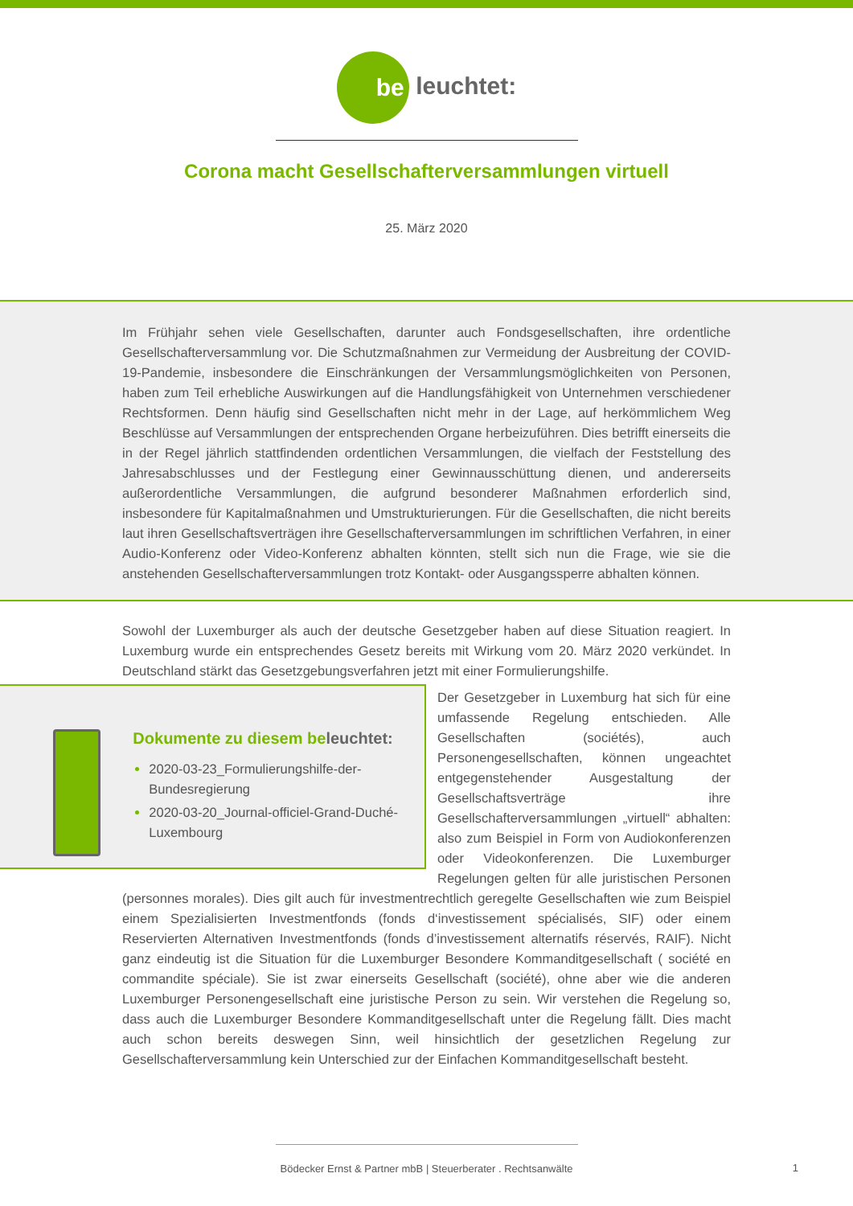be leuchtet:
Corona macht Gesellschafterversammlungen virtuell
25. März 2020
Im Frühjahr sehen viele Gesellschaften, darunter auch Fondsgesellschaften, ihre ordentliche Gesellschafterversammlung vor. Die Schutzmaßnahmen zur Vermeidung der Ausbreitung der COVID-19-Pandemie, insbesondere die Einschränkungen der Versammlungsmöglichkeiten von Personen, haben zum Teil erhebliche Auswirkungen auf die Handlungsfähigkeit von Unternehmen verschiedener Rechtsformen. Denn häufig sind Gesellschaften nicht mehr in der Lage, auf herkömmlichem Weg Beschlüsse auf Versammlungen der entsprechenden Organe herbeizuführen. Dies betrifft einerseits die in der Regel jährlich stattfindenden ordentlichen Versammlungen, die vielfach der Feststellung des Jahresabschlusses und der Festlegung einer Gewinnausschüttung dienen, und andererseits außerordentliche Versammlungen, die aufgrund besonderer Maßnahmen erforderlich sind, insbesondere für Kapitalmaßnahmen und Umstrukturierungen. Für die Gesellschaften, die nicht bereits laut ihren Gesellschaftsverträgen ihre Gesellschafterversammlungen im schriftlichen Verfahren, in einer Audio-Konferenz oder Video-Konferenz abhalten könnten, stellt sich nun die Frage, wie sie die anstehenden Gesellschafterversammlungen trotz Kontakt- oder Ausgangssperre abhalten können.
Sowohl der Luxemburger als auch der deutsche Gesetzgeber haben auf diese Situation reagiert. In Luxemburg wurde ein entsprechendes Gesetz bereits mit Wirkung vom 20. März 2020 verkündet. In Deutschland stärkt das Gesetzgebungsverfahren jetzt mit einer Formulierungshilfe.
Dokumente zu diesem beleuchtet:
2020-03-23_Formulierungshilfe-der-Bundesregierung
2020-03-20_Journal-officiel-Grand-Duché-Luxembourg
Der Gesetzgeber in Luxemburg hat sich für eine umfassende Regelung entschieden. Alle Gesellschaften (sociétés), auch Personengesellschaften, können ungeachtet entgegenstehender Ausgestaltung der Gesellschaftsverträge ihre Gesellschafterversammlungen „virtuell“ abhalten: also zum Beispiel in Form von Audiokonferenzen oder Videokonferenzen. Die Luxemburger Regelungen gelten für alle juristischen Personen (personnes morales). Dies gilt auch für investmentrechtlich geregelte Gesellschaften wie zum Beispiel einem Spezialisierten Investmentfonds (fonds d‘investissement spécialisés, SIF) oder einem Reservierten Alternativen Investmentfonds (fonds d’investissement alternatifs réservés, RAIF). Nicht ganz eindeutig ist die Situation für die Luxemburger Besondere Kommanditgesellschaft ( société en commandite spéciale). Sie ist zwar einerseits Gesellschaft (société), ohne aber wie die anderen Luxemburger Personengesellschaft eine juristische Person zu sein. Wir verstehen die Regelung so, dass auch die Luxemburger Besondere Kommanditgesellschaft unter die Regelung fällt. Dies macht auch schon bereits deswegen Sinn, weil hinsichtlich der gesetzlichen Regelung zur Gesellschafterversammlung kein Unterschied zur der Einfachen Kommanditgesellschaft besteht.
Bödecker Ernst & Partner mbB | Steuerberater . Rechtsanwälte
1